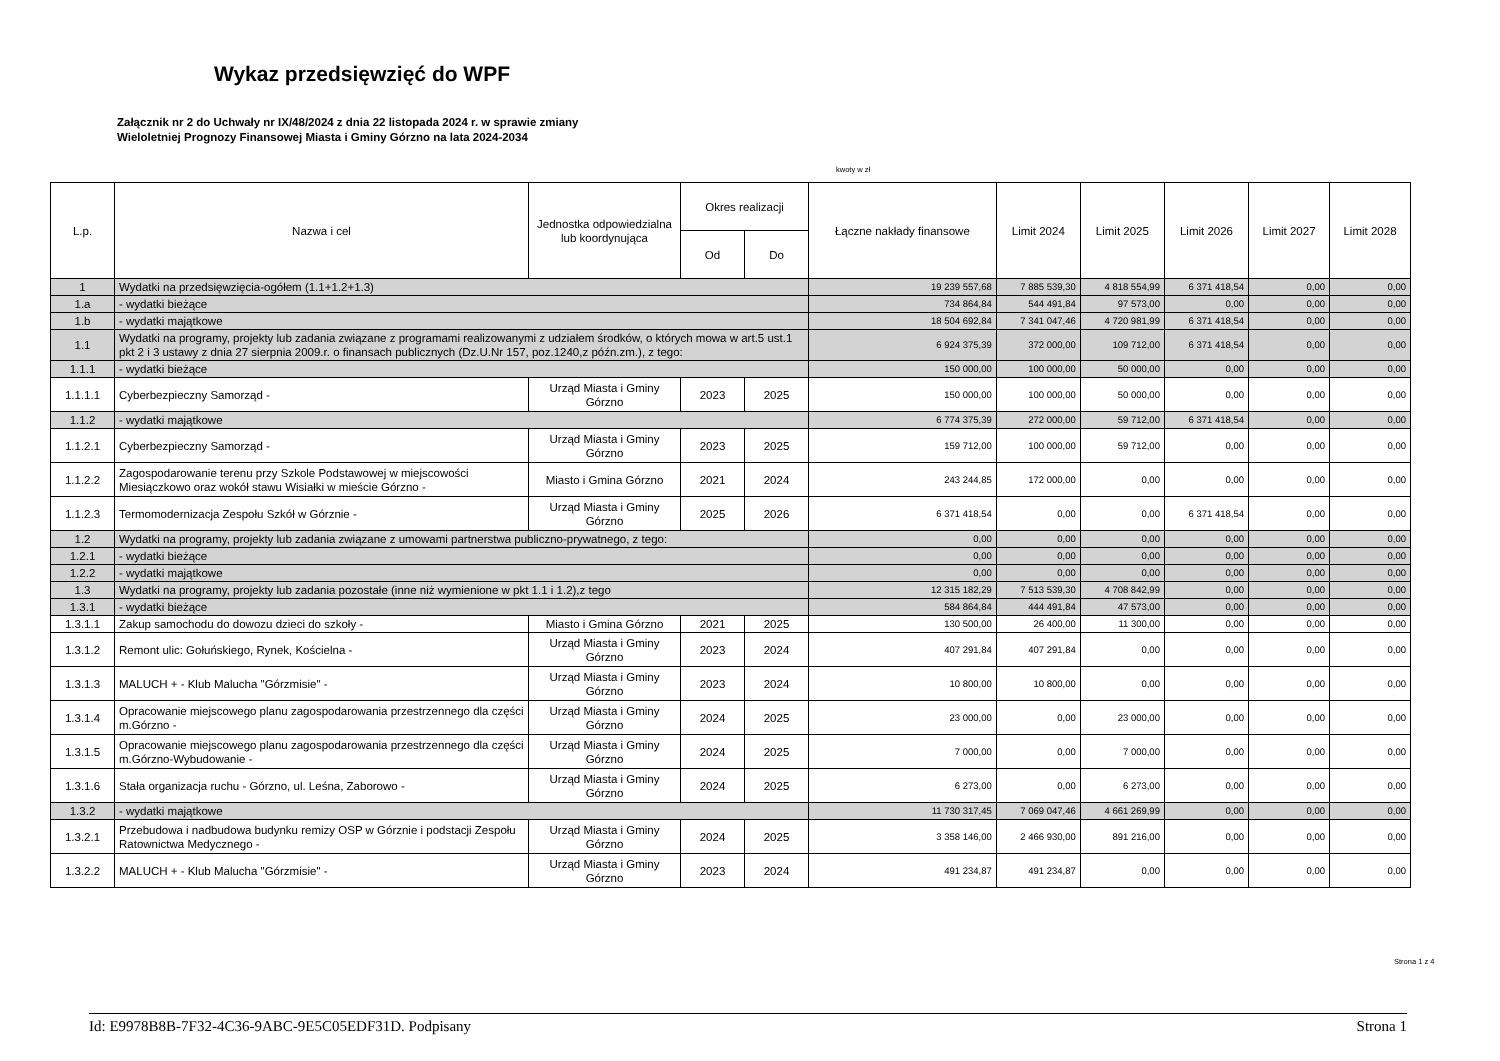Wykaz przedsięwzięć do WPF
Załącznik nr 2 do Uchwały nr IX/48/2024 z dnia 22 listopada 2024 r. w sprawie zmiany
Wieloletniej Prognozy Finansowej Miasta i Gminy Górzno na lata 2024-2034
kwoty w zł
| L.p. | Nazwa i cel | Jednostka odpowiedzialna lub koordynująca | Okres realizacji | | Łączne nakłady finansowe | Limit 2024 | Limit 2025 | Limit 2026 | Limit 2027 | Limit 2028 |
| --- | --- | --- | --- | --- | --- | --- | --- | --- | --- | --- |
| | | | Od | Do | | | | | | |
| 1 | Wydatki na przedsięwzięcia-ogółem (1.1+1.2+1.3) | | | | 19 239 557,68 | 7 885 539,30 | 4 818 554,99 | 6 371 418,54 | 0,00 | 0,00 |
| 1.a | - wydatki bieżące | | | | 734 864,84 | 544 491,84 | 97 573,00 | 0,00 | 0,00 | 0,00 |
| 1.b | - wydatki majątkowe | | | | 18 504 692,84 | 7 341 047,46 | 4 720 981,99 | 6 371 418,54 | 0,00 | 0,00 |
| 1.1 | Wydatki na programy, projekty lub zadania związane z programami realizowanymi z udziałem środków, o których mowa w art.5 ust.1 pkt 2 i 3 ustawy z dnia 27 sierpnia 2009.r. o finansach publicznych (Dz.U.Nr 157, poz.1240,z późn.zm.), z tego: | | | | 6 924 375,39 | 372 000,00 | 109 712,00 | 6 371 418,54 | 0,00 | 0,00 |
| 1.1.1 | - wydatki bieżące | | | | 150 000,00 | 100 000,00 | 50 000,00 | 0,00 | 0,00 | 0,00 |
| 1.1.1.1 | Cyberbezpieczny Samorząd - | Urząd Miasta i Gminy Górzno | 2023 | 2025 | 150 000,00 | 100 000,00 | 50 000,00 | 0,00 | 0,00 | 0,00 |
| 1.1.2 | - wydatki majątkowe | | | | 6 774 375,39 | 272 000,00 | 59 712,00 | 6 371 418,54 | 0,00 | 0,00 |
| 1.1.2.1 | Cyberbezpieczny Samorząd - | Urząd Miasta i Gminy Górzno | 2023 | 2025 | 159 712,00 | 100 000,00 | 59 712,00 | 0,00 | 0,00 | 0,00 |
| 1.1.2.2 | Zagospodarowanie terenu przy Szkole Podstawowej w miejscowości Miesiączkowo oraz wokół stawu Wisiałki w mieście Górzno - | Miasto i Gmina Górzno | 2021 | 2024 | 243 244,85 | 172 000,00 | 0,00 | 0,00 | 0,00 | 0,00 |
| 1.1.2.3 | Termomodernizacja Zespołu Szkół w Górznie - | Urząd Miasta i Gminy Górzno | 2025 | 2026 | 6 371 418,54 | 0,00 | 0,00 | 6 371 418,54 | 0,00 | 0,00 |
| 1.2 | Wydatki na programy, projekty lub zadania związane z umowami partnerstwa publiczno-prywatnego, z tego: | | | | 0,00 | 0,00 | 0,00 | 0,00 | 0,00 | 0,00 |
| 1.2.1 | - wydatki bieżące | | | | 0,00 | 0,00 | 0,00 | 0,00 | 0,00 | 0,00 |
| 1.2.2 | - wydatki majątkowe | | | | 0,00 | 0,00 | 0,00 | 0,00 | 0,00 | 0,00 |
| 1.3 | Wydatki na programy, projekty lub zadania pozostałe (inne niż wymienione w pkt 1.1 i 1.2),z tego | | | | 12 315 182,29 | 7 513 539,30 | 4 708 842,99 | 0,00 | 0,00 | 0,00 |
| 1.3.1 | - wydatki bieżące | | | | 584 864,84 | 444 491,84 | 47 573,00 | 0,00 | 0,00 | 0,00 |
| 1.3.1.1 | Zakup samochodu do dowozu dzieci do szkoły - | Miasto i Gmina Górzno | 2021 | 2025 | 130 500,00 | 26 400,00 | 11 300,00 | 0,00 | 0,00 | 0,00 |
| 1.3.1.2 | Remont ulic: Gołuńskiego, Rynek, Kościelna - | Urząd Miasta i Gminy Górzno | 2023 | 2024 | 407 291,84 | 407 291,84 | 0,00 | 0,00 | 0,00 | 0,00 |
| 1.3.1.3 | MALUCH + - Klub Malucha "Górzmisie" - | Urząd Miasta i Gminy Górzno | 2023 | 2024 | 10 800,00 | 10 800,00 | 0,00 | 0,00 | 0,00 | 0,00 |
| 1.3.1.4 | Opracowanie miejscowego planu zagospodarowania przestrzennego dla części m.Górzno - | Urząd Miasta i Gminy Górzno | 2024 | 2025 | 23 000,00 | 0,00 | 23 000,00 | 0,00 | 0,00 | 0,00 |
| 1.3.1.5 | Opracowanie miejscowego planu zagospodarowania przestrzennego dla części m.Górzno-Wybudowanie - | Urząd Miasta i Gminy Górzno | 2024 | 2025 | 7 000,00 | 0,00 | 7 000,00 | 0,00 | 0,00 | 0,00 |
| 1.3.1.6 | Stała organizacja ruchu - Górzno, ul. Leśna, Zaborowo - | Urząd Miasta i Gminy Górzno | 2024 | 2025 | 6 273,00 | 0,00 | 6 273,00 | 0,00 | 0,00 | 0,00 |
| 1.3.2 | - wydatki majątkowe | | | | 11 730 317,45 | 7 069 047,46 | 4 661 269,99 | 0,00 | 0,00 | 0,00 |
| 1.3.2.1 | Przebudowa i nadbudowa budynku remizy OSP w Górznie i podstacji Zespołu Ratownictwa Medycznego - | Urząd Miasta i Gminy Górzno | 2024 | 2025 | 3 358 146,00 | 2 466 930,00 | 891 216,00 | 0,00 | 0,00 | 0,00 |
| 1.3.2.2 | MALUCH + - Klub Malucha "Górzmisie" - | Urząd Miasta i Gminy Górzno | 2023 | 2024 | 491 234,87 | 491 234,87 | 0,00 | 0,00 | 0,00 | 0,00 |
Strona 1 z 4
Id: E9978B8B-7F32-4C36-9ABC-9E5C05EDF31D. Podpisany Strona 1